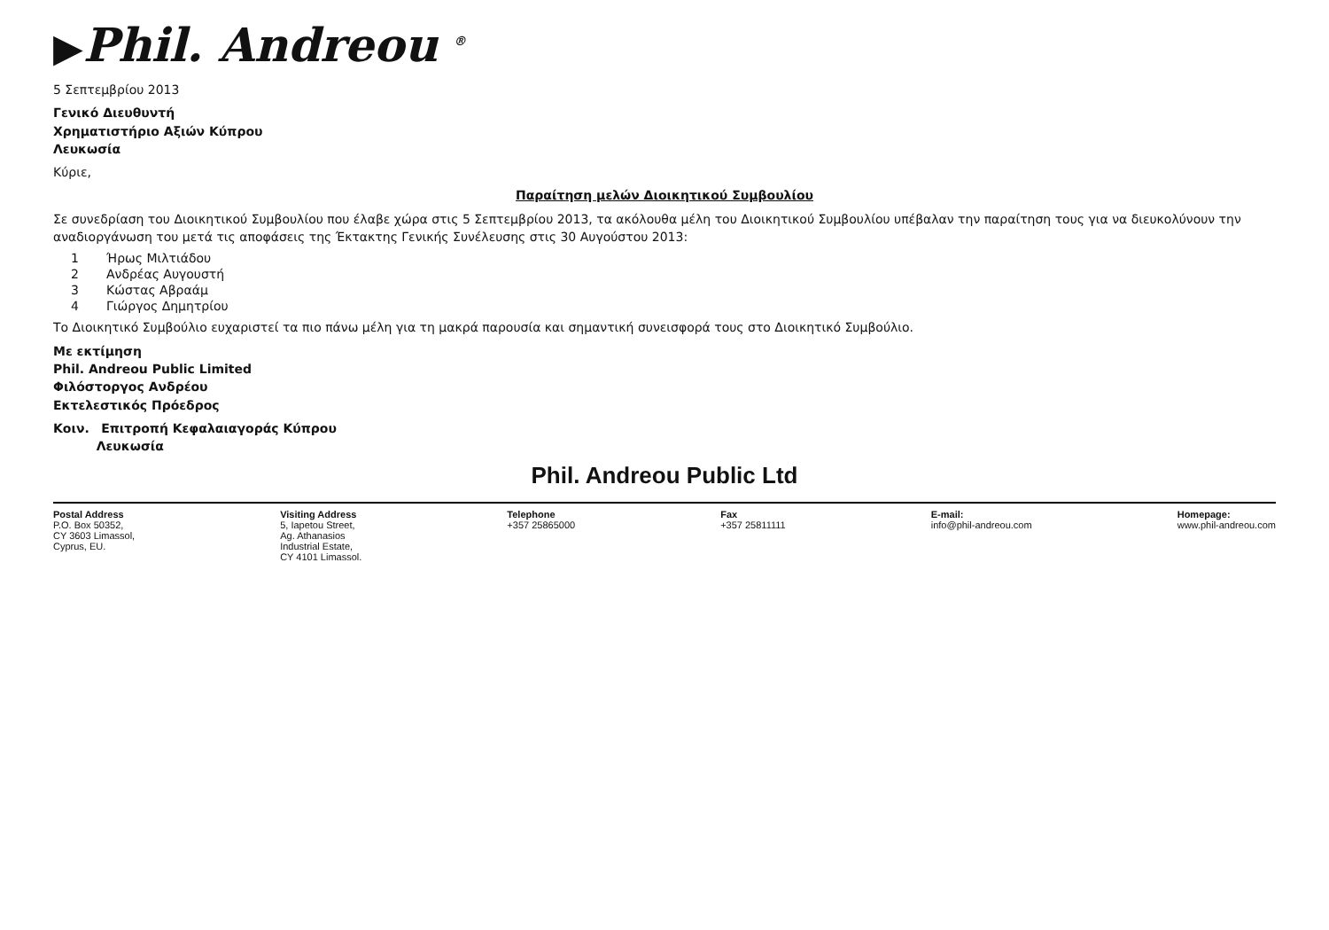▶Phil. Andreou <sup>®</sup>
5 Σεπτεμβρίου 2013
Γενικό Διευθυντή
Χρηματιστήριο Αξιών Κύπρου
Λευκωσία
Κύριε,
Παραίτηση μελών Διοικητικού Συμβουλίου
Σε συνεδρίαση του Διοικητικού Συμβουλίου που έλαβε χώρα στις 5 Σεπτεμβρίου 2013, τα ακόλουθα μέλη του Διοικητικού Συμβουλίου υπέβαλαν την παραίτηση τους για να διευκολύνουν την αναδιοργάνωση του μετά τις αποφάσεις της Έκτακτης Γενικής Συνέλευσης στις 30 Αυγούστου 2013:
1 Ήρως Μιλτιάδου
2 Ανδρέας Αυγουστή
3 Κώστας Αβραάμ
4 Γιώργος Δημητρίου
Το Διοικητικό Συμβούλιο ευχαριστεί τα πιο πάνω μέλη για τη μακρά παρουσία και σημαντική συνεισφορά τους στο Διοικητικό Συμβούλιο.
Με εκτίμηση
Phil. Andreou Public Limited
Φιλόστοργος Ανδρέου
Εκτελεστικός Πρόεδρος
Κοιν. Επιτροπή Κεφαλαιαγοράς Κύπρου
Λευκωσία
Phil. Andreou Public Ltd
Postal Address
P.O. Box 50352,
CY 3603 Limassol,
Cyprus, EU.
Visiting Address
5, Iapetou Street,
Ag. Athanasios
Industrial Estate,
CY 4101 Limassol.
Telephone
+357 25865000
Fax
+357 25811111
E-mail:
info@phil-andreou.com
Homepage:
www.phil-andreou.com